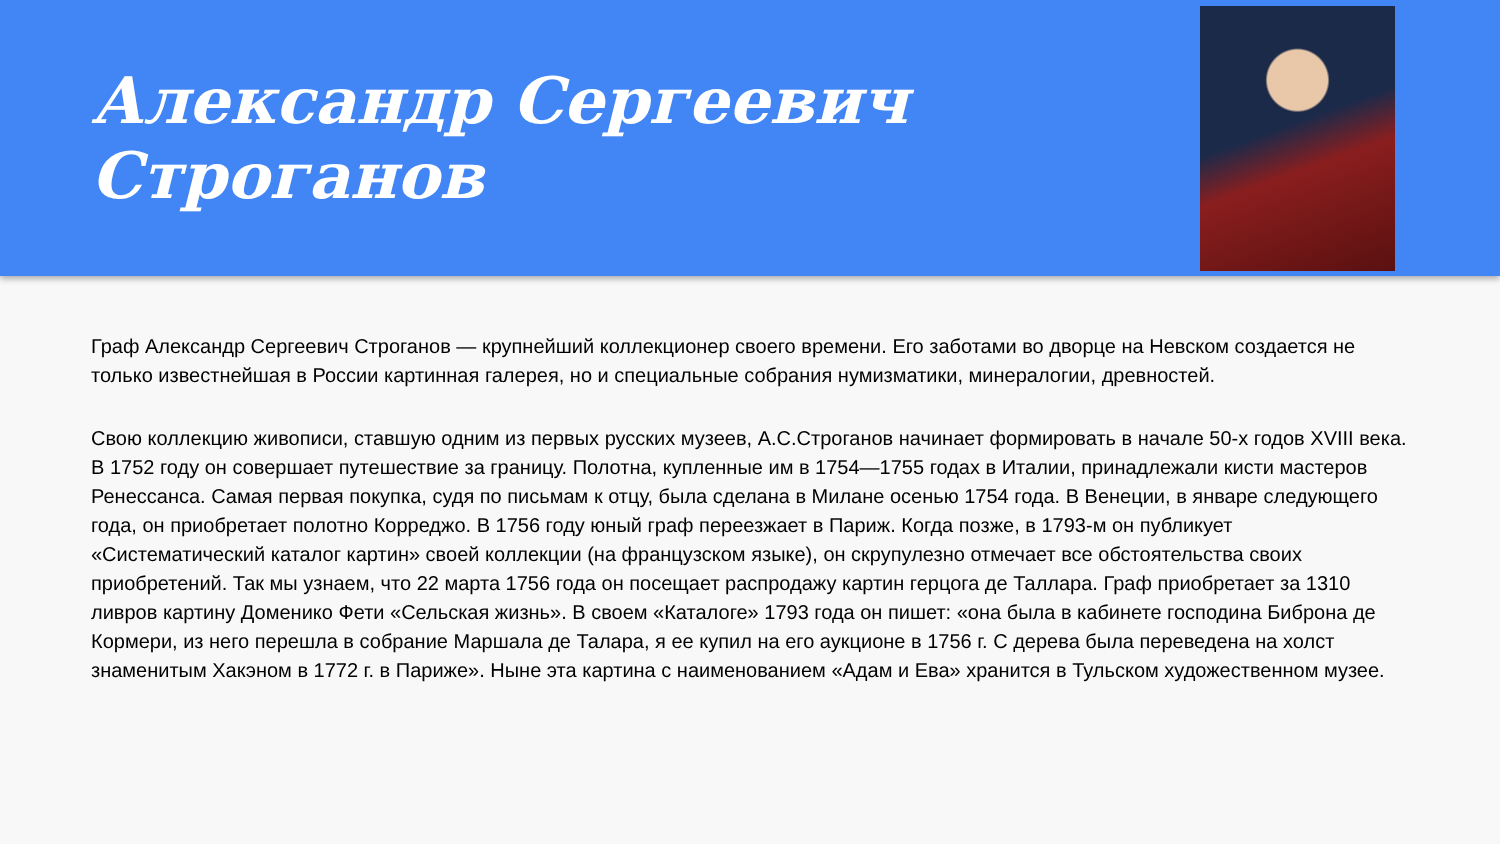Александр Сергеевич Строганов
Граф Александр Сергеевич Строганов — крупнейший коллекционер своего времени. Его заботами во дворце на Невском создается не только известнейшая в России картинная галерея, но и специальные собрания нумизматики, минералогии, древностей.
Свою коллекцию живописи, ставшую одним из первых русских музеев, А.С.Строганов начинает формировать в начале 50-х годов XVIII века. В 1752 году он совершает путешествие за границу. Полотна, купленные им в 1754—1755 годах в Италии, принадлежали кисти мастеров Ренессанса. Самая первая покупка, судя по письмам к отцу, была сделана в Милане осенью 1754 года. В Венеции, в январе следующего года, он приобретает полотно Корреджо. В 1756 году юный граф переезжает в Париж. Когда позже, в 1793-м он публикует «Систематический каталог картин» своей коллекции (на французском языке), он скрупулезно отмечает все обстоятельства своих приобретений. Так мы узнаем, что 22 марта 1756 года он посещает распродажу картин герцога де Таллара. Граф приобретает за 1310 ливров картину Доменико Фети «Сельская жизнь». В своем «Каталоге» 1793 года он пишет: «она была в кабинете господина Биброна де Кормери, из него перешла в собрание Маршала де Талара, я ее купил на его аукционе в 1756 г. С дерева была переведена на холст знаменитым Хакэном в 1772 г. в Париже». Ныне эта картина с наименованием «Адам и Ева» хранится в Тульском художественном музее.